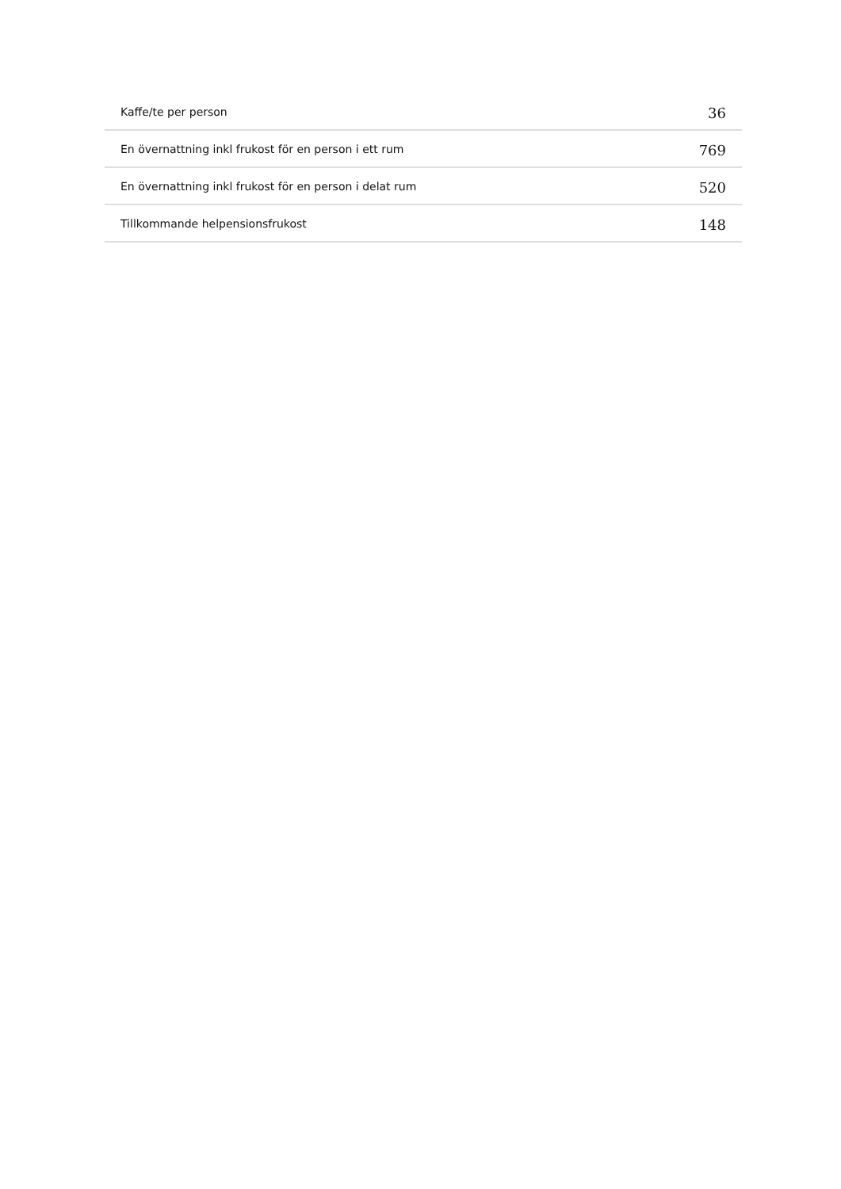| Kaffe/te per person | 36 |
| En övernattning inkl frukost för en person i ett rum | 769 |
| En övernattning inkl frukost för en person i delat rum | 520 |
| Tillkommande helpensionsfrukost | 148 |